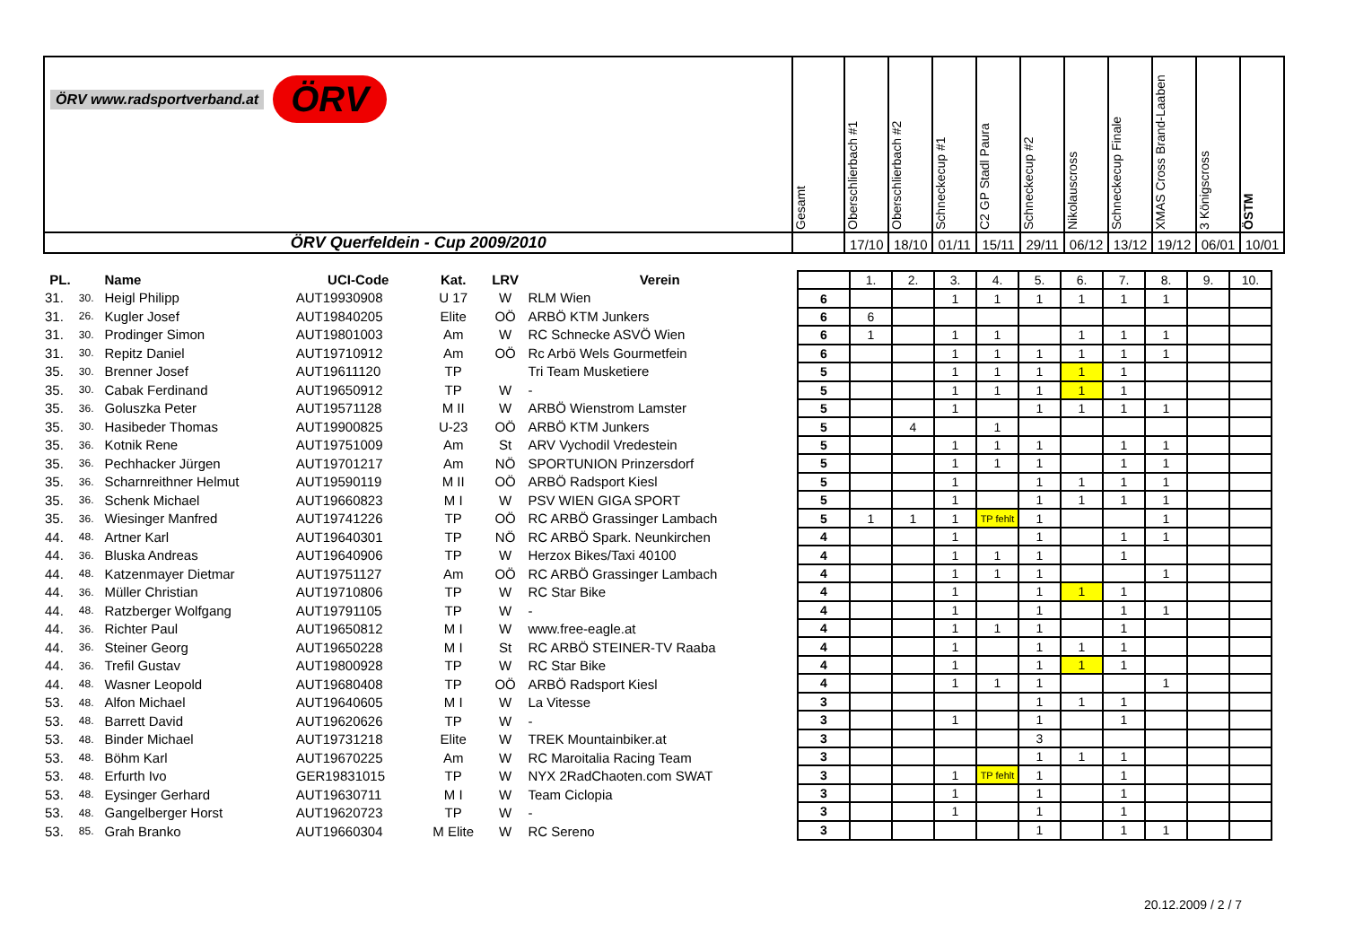| ÖRV www.radsportverband.at ÖRV | Gesamt | Oberschlierbach #1 | Oberschlierbach #2 | Schneckecup #1 | C2 GP Stadl Paura | Schneckecup #2 | Nikolauscross | Schneckecup Finale | XMAS Cross Brand-Laaben | 3 Königscross | ÖSTM |
| ÖRV Querfeldein - Cup 2009/2010 | | 17/10 | 18/10 | 01/11 | 15/11 | 29/11 | 06/12 | 13/12 | 19/12 | 06/01 | 10/01 |
| PL. | | Name | UCI-Code | Kat. | LRV | Verein |
| --- | --- | --- | --- | --- | --- | --- |
| 31. | 30. | Heigl Philipp | AUT19930908 | U 17 | W | RLM Wien |
| 31. | 26. | Kugler Josef | AUT19840205 | Elite | OÖ | ARBÖ KTM Junkers |
| 31. | 30. | Prodinger Simon | AUT19801003 | Am | W | RC Schnecke ASVÖ Wien |
| 31. | 30. | Repitz Daniel | AUT19710912 | Am | OÖ | Rc Arbö Wels Gourmetfein |
| 35. | 30. | Brenner Josef | AUT19611120 | TP | | Tri Team Musketiere |
| 35. | 30. | Cabak Ferdinand | AUT19650912 | TP | W | - |
| 35. | 36. | Goluszka Peter | AUT19571128 | M II | W | ARBÖ Wienstrom Lamster |
| 35. | 30. | Hasibeder Thomas | AUT19900825 | U-23 | OÖ | ARBÖ KTM Junkers |
| 35. | 36. | Kotnik Rene | AUT19751009 | Am | St | ARV Vychodil Vredestein |
| 35. | 36. | Pechhacker Jürgen | AUT19701217 | Am | NÖ | SPORTUNION Prinzersdorf |
| 35. | 36. | Scharnreithner Helmut | AUT19590119 | M II | OÖ | ARBÖ Radsport Kiesl |
| 35. | 36. | Schenk Michael | AUT19660823 | M I | W | PSV WIEN GIGA SPORT |
| 35. | 36. | Wiesinger Manfred | AUT19741226 | TP | OÖ | RC ARBÖ Grassinger Lambach |
| 44. | 48. | Artner Karl | AUT19640301 | TP | NÖ | RC ARBÖ Spark. Neunkirchen |
| 44. | 36. | Bluska Andreas | AUT19640906 | TP | W | Herzox Bikes/Taxi 40100 |
| 44. | 48. | Katzenmayer Dietmar | AUT19751127 | Am | OÖ | RC ARBÖ Grassinger Lambach |
| 44. | 36. | Müller Christian | AUT19710806 | TP | W | RC Star Bike |
| 44. | 48. | Ratzberger Wolfgang | AUT19791105 | TP | W | - |
| 44. | 36. | Richter Paul | AUT19650812 | M I | W | www.free-eagle.at |
| 44. | 36. | Steiner Georg | AUT19650228 | M I | St | RC ARBÖ STEINER-TV Raaba |
| 44. | 36. | Trefil Gustav | AUT19800928 | TP | W | RC Star Bike |
| 44. | 48. | Wasner Leopold | AUT19680408 | TP | OÖ | ARBÖ Radsport Kiesl |
| 53. | 48. | Alfon Michael | AUT19640605 | M I | W | La Vitesse |
| 53. | 48. | Barrett David | AUT19620626 | TP | W | - |
| 53. | 48. | Binder Michael | AUT19731218 | Elite | W | TREK Mountainbiker.at |
| 53. | 48. | Böhm Karl | AUT19670225 | Am | W | RC Maroitalia Racing Team |
| 53. | 48. | Erfurth Ivo | GER19831015 | TP | W | NYX 2RadChaoten.com SWAT |
| 53. | 48. | Eysinger Gerhard | AUT19630711 | M I | W | Team Ciclopia |
| 53. | 48. | Gangelberger Horst | AUT19620723 | TP | W | - |
| 53. | 85. | Grah Branko | AUT19660304 | M Elite | W | RC Sereno |
| | 1. | 2. | 3. | 4. | 5. | 6. | 7. | 8. | 9. | 10. |
| 6 | | | 1 | 1 | 1 | 1 | 1 | 1 | | |
| 6 | 6 | | | | | | | | | |
| 6 | 1 | | 1 | 1 | | 1 | 1 | 1 | | |
| 6 | | | 1 | 1 | 1 | 1 | 1 | 1 | | |
| 5 | | | 1 | 1 | 1 | 1 | 1 | | | |
| 5 | | | 1 | 1 | 1 | 1 | 1 | | | |
| 5 | | | 1 | | 1 | 1 | 1 | 1 | | |
| 5 | | 4 | | 1 | | | | | | |
| 5 | | | 1 | 1 | 1 | | 1 | 1 | | |
| 5 | | | 1 | 1 | 1 | | 1 | 1 | | |
| 5 | | | 1 | | 1 | 1 | 1 | 1 | | |
| 5 | | | 1 | | 1 | 1 | 1 | 1 | | |
| 5 | 1 | 1 | 1 | TP fehlt | 1 | | | 1 | | |
| 4 | | | 1 | | 1 | | 1 | 1 | | |
| 4 | | | 1 | 1 | 1 | | 1 | | | |
| 4 | | | 1 | 1 | 1 | | | 1 | | |
| 4 | | | 1 | | 1 | 1 | 1 | | | |
| 4 | | | 1 | | 1 | | 1 | 1 | | |
| 4 | | | 1 | 1 | 1 | | 1 | | | |
| 4 | | | 1 | | 1 | 1 | 1 | | | |
| 4 | | | 1 | | 1 | 1 | 1 | | | |
| 4 | | | 1 | 1 | 1 | | | 1 | | |
| 3 | | | | | 1 | 1 | 1 | | | |
| 3 | | | 1 | | 1 | | 1 | | | |
| 3 | | | | | 3 | | | | | |
| 3 | | | | | 1 | 1 | 1 | | | |
| 3 | | | 1 | TP fehlt | 1 | | 1 | | | |
| 3 | | | 1 | | 1 | | 1 | | | |
| 3 | | | 1 | | 1 | | 1 | | | |
| 3 | | | | | 1 | | 1 | 1 | | |
20.12.2009 / 2 / 7